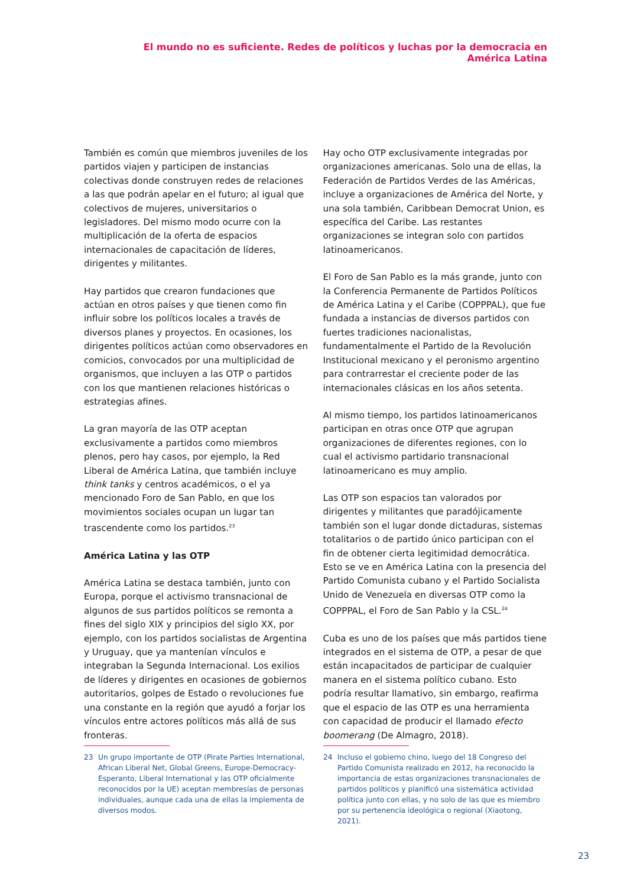El mundo no es suficiente. Redes de políticos y luchas por la democracia en América Latina
También es común que miembros juveniles de los partidos viajen y participen de instancias colectivas donde construyen redes de relaciones a las que podrán apelar en el futuro; al igual que colectivos de mujeres, universitarios o legisladores. Del mismo modo ocurre con la multiplicación de la oferta de espacios internacionales de capacitación de líderes, dirigentes y militantes.
Hay partidos que crearon fundaciones que actúan en otros países y que tienen como fin influir sobre los políticos locales a través de diversos planes y proyectos. En ocasiones, los dirigentes políticos actúan como observadores en comicios, convocados por una multiplicidad de organismos, que incluyen a las OTP o partidos con los que mantienen relaciones históricas o estrategias afines.
La gran mayoría de las OTP aceptan exclusivamente a partidos como miembros plenos, pero hay casos, por ejemplo, la Red Liberal de América Latina, que también incluye think tanks y centros académicos, o el ya mencionado Foro de San Pablo, en que los movimientos sociales ocupan un lugar tan trascendente como los partidos.<sup>23</sup>
América Latina y las OTP
América Latina se destaca también, junto con Europa, porque el activismo transnacional de algunos de sus partidos políticos se remonta a fines del siglo XIX y principios del siglo XX, por ejemplo, con los partidos socialistas de Argentina y Uruguay, que ya mantenían vínculos e integraban la Segunda Internacional. Los exilios de líderes y dirigentes en ocasiones de gobiernos autoritarios, golpes de Estado o revoluciones fue una constante en la región que ayudó a forjar los vínculos entre actores políticos más allá de sus fronteras.
Hay ocho OTP exclusivamente integradas por organizaciones americanas. Solo una de ellas, la Federación de Partidos Verdes de las Américas, incluye a organizaciones de América del Norte, y una sola también, Caribbean Democrat Union, es específica del Caribe. Las restantes organizaciones se integran solo con partidos latinoamericanos.
El Foro de San Pablo es la más grande, junto con la Conferencia Permanente de Partidos Políticos de América Latina y el Caribe (COPPPAL), que fue fundada a instancias de diversos partidos con fuertes tradiciones nacionalistas, fundamentalmente el Partido de la Revolución Institucional mexicano y el peronismo argentino para contrarrestar el creciente poder de las internacionales clásicas en los años setenta.
Al mismo tiempo, los partidos latinoamericanos participan en otras once OTP que agrupan organizaciones de diferentes regiones, con lo cual el activismo partidario transnacional latinoamericano es muy amplio.
Las OTP son espacios tan valorados por dirigentes y militantes que paradójicamente también son el lugar donde dictaduras, sistemas totalitarios o de partido único participan con el fin de obtener cierta legitimidad democrática. Esto se ve en América Latina con la presencia del Partido Comunista cubano y el Partido Socialista Unido de Venezuela en diversas OTP como la COPPPAL, el Foro de San Pablo y la CSL.<sup>24</sup>
Cuba es uno de los países que más partidos tiene integrados en el sistema de OTP, a pesar de que están incapacitados de participar de cualquier manera en el sistema político cubano. Esto podría resultar llamativo, sin embargo, reafirma que el espacio de las OTP es una herramienta con capacidad de producir el llamado efecto boomerang (De Almagro, 2018).
23 Un grupo importante de OTP (Pirate Parties International, African Liberal Net, Global Greens, Europe-Democracy-Esperanto, Liberal International y las OTP oficialmente reconocidos por la UE) aceptan membresías de personas individuales, aunque cada una de ellas la implementa de diversos modos.
24 Incluso el gobierno chino, luego del 18 Congreso del Partido Comunista realizado en 2012, ha reconocido la importancia de estas organizaciones transnacionales de partidos políticos y planificó una sistemática actividad política junto con ellas, y no solo de las que es miembro por su pertenencia ideológica o regional (Xiaotong, 2021).
23